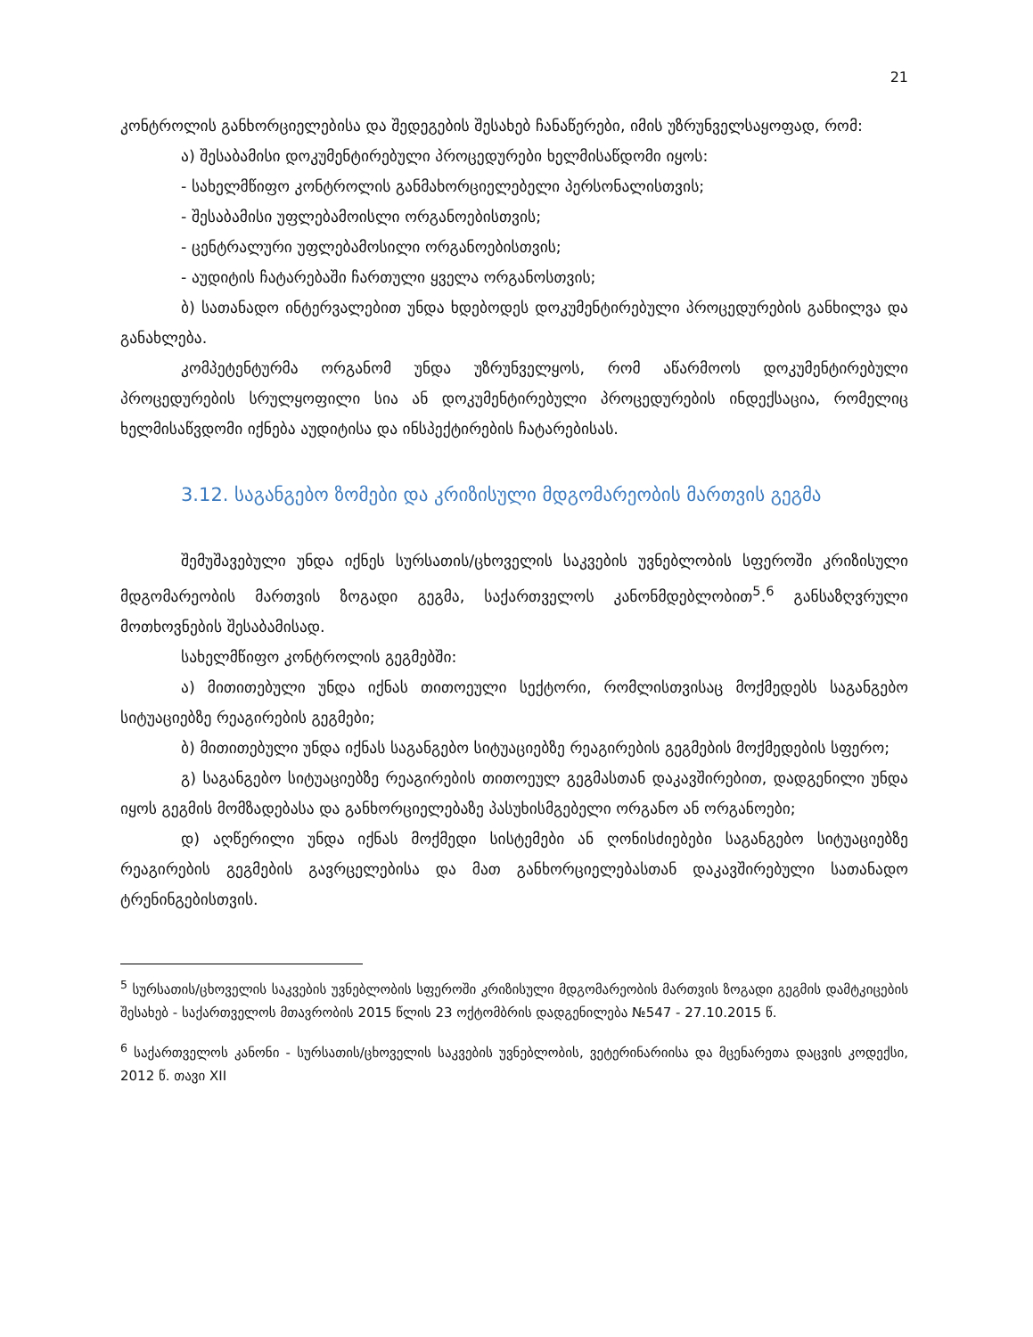21
კონტროლის განხორციელებისა და შედეგების შესახებ ჩანაწერები, იმის უზრუნველსაყოფად, რომ:
ა) შესაბამისი დოკუმენტირებული პროცედურები ხელმისაწდომი იყოს:
- სახელმწიფო კონტროლის განმახორციელებელი პერსონალისთვის;
- შესაბამისი უფლებამოისლი ორგანოებისთვის;
- ცენტრალური უფლებამოსილი ორგანოებისთვის;
- აუდიტის ჩატარებაში ჩართული ყველა ორგანოსთვის;
ბ) სათანადო ინტერვალებით უნდა ხდებოდეს დოკუმენტირებული პროცედურების განხილვა და განახლება.
კომპეტენტურმა ორგანომ უნდა უზრუნველყოს, რომ აწარმოოს დოკუმენტირებული პროცედურების სრულყოფილი სია ან დოკუმენტირებული პროცედურების ინდექსაცია, რომელიც ხელმისაწვდომი იქნება აუდიტისა და ინსპექტირების ჩატარებისას.
3.12. საგანგებო ზომები და კრიზისული მდგომარეობის მართვის გეგმა
შემუშავებული უნდა იქნეს სურსათის/ცხოველის საკვების უვნებლობის სფეროში კრიზისული მდგომარეობის მართვის ზოგადი გეგმა, საქართველოს კანონმდებლობით<sup>5</sup>.<sup>6</sup> განსაზღვრული მოთხოვნების შესაბამისად.
სახელმწიფო კონტროლის გეგმებში:
ა) მითითებული უნდა იქნას თითოეული სექტორი, რომლისთვისაც მოქმედებს საგანგებო სიტუაციებზე რეაგირების გეგმები;
ბ) მითითებული უნდა იქნას საგანგებო სიტუაციებზე რეაგირების გეგმების მოქმედების სფერო;
გ) საგანგებო სიტუაციებზე რეაგირების თითოეულ გეგმასთან დაკავშირებით, დადგენილი უნდა იყოს გეგმის მომზადებასა და განხორციელებაზე პასუხისმგებელი ორგანო ან ორგანოები;
დ) აღწერილი უნდა იქნას მოქმედი სისტემები ან ღონისძიებები საგანგებო სიტუაციებზე რეაგირების გეგმების გავრცელებისა და მათ განხორციელებასთან დაკავშირებული სათანადო ტრენინგებისთვის.
<sup>5</sup> სურსათის/ცხოველის საკვების უვნებლობის სფეროში კრიზისული მდგომარეობის მართვის ზოგადი გეგმის დამტკიცების შესახებ - საქართველოს მთავრობის 2015 წლის 23 ოქტომბრის დადგენილება №547 - 27.10.2015 წ.
<sup>6</sup> საქართველოს კანონი - სურსათის/ცხოველის საკვების უვნებლობის, ვეტერინარიისა და მცენარეთა დაცვის კოდექსი, 2012 წ. თავი XII